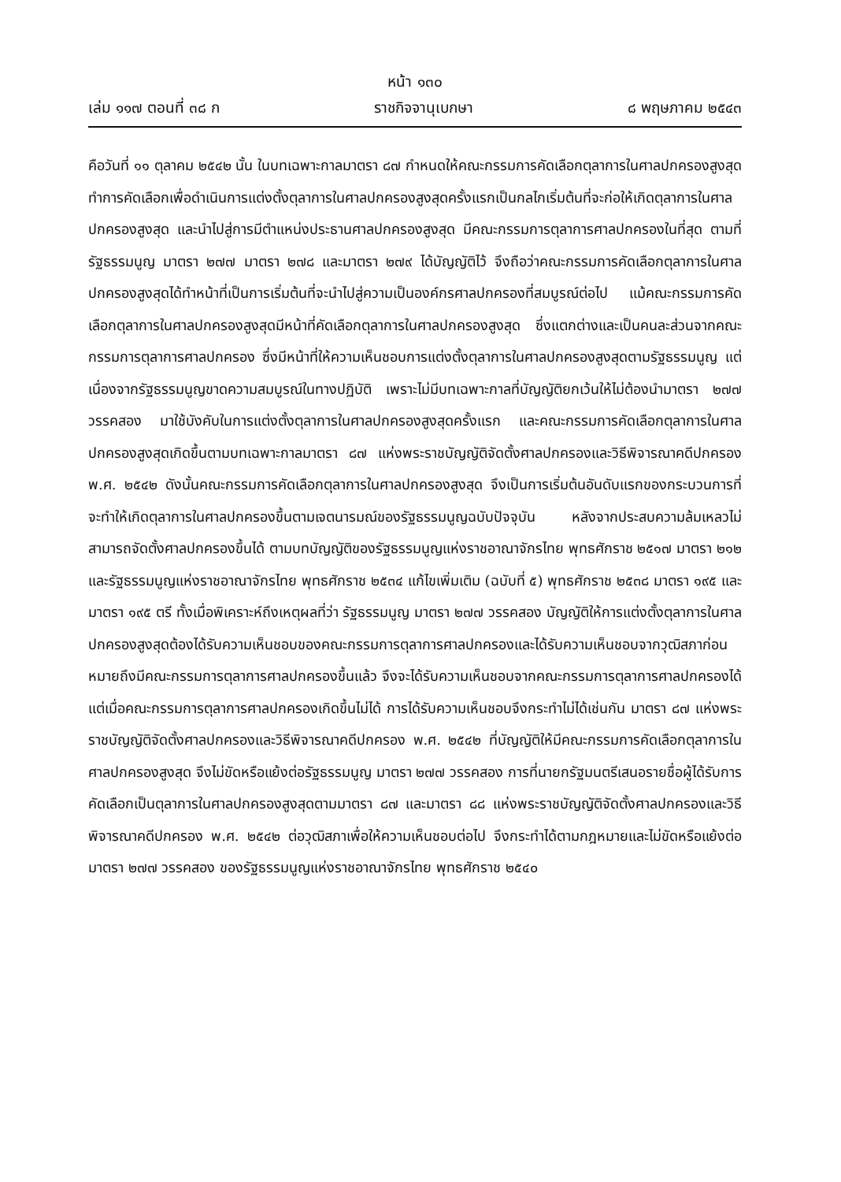หน้า ๑๓๐
เล่ม ๑๑๗ ตอนที่ ๓๘ ก ราชกิจจานุเบกษา ๘ พฤษภาคม ๒๕๔๓
คือวันที่ ๑๑ ตุลาคม ๒๕๔๒ นั้น ในบทเฉพาะกาลมาตรา ๘๗ กำหนดให้คณะกรรมการคัดเลือกตุลาการในศาลปกครองสูงสุดทำการคัดเลือกเพื่อดำเนินการแต่งตั้งตุลาการในศาลปกครองสูงสุดครั้งแรกเป็นกลไกเริ่มต้นที่จะก่อให้เกิดตุลาการในศาลปกครองสูงสุด และนำไปสู่การมีตำแหน่งประธานศาลปกครองสูงสุด มีคณะกรรมการตุลาการศาลปกครองในที่สุด ตามที่รัฐธรรมนูญ มาตรา ๒๗๗ มาตรา ๒๗๘ และมาตรา ๒๗๙ ได้บัญญัติไว้ จึงถือว่าคณะกรรมการคัดเลือกตุลาการในศาลปกครองสูงสุดได้ทำหน้าที่เป็นการเริ่มต้นที่จะนำไปสู่ความเป็นองค์กรศาลปกครองที่สมบูรณ์ต่อไป แม้คณะกรรมการคัดเลือกตุลาการในศาลปกครองสูงสุดมีหน้าที่คัดเลือกตุลาการในศาลปกครองสูงสุด ซึ่งแตกต่างและเป็นคนละส่วนจากคณะกรรมการตุลาการศาลปกครอง ซึ่งมีหน้าที่ให้ความเห็นชอบการแต่งตั้งตุลาการในศาลปกครองสูงสุดตามรัฐธรรมนูญ แต่เนื่องจากรัฐธรรมนูญขาดความสมบูรณ์ในทางปฏิบัติ เพราะไม่มีบทเฉพาะกาลที่บัญญัติยกเว้นให้ไม่ต้องนำมาตรา ๒๗๗ วรรคสอง มาใช้บังคับในการแต่งตั้งตุลาการในศาลปกครองสูงสุดครั้งแรก และคณะกรรมการคัดเลือกตุลาการในศาลปกครองสูงสุดเกิดขึ้นตามบทเฉพาะกาลมาตรา ๘๗ แห่งพระราชบัญญัติจัดตั้งศาลปกครองและวิธีพิจารณาคดีปกครอง พ.ศ. ๒๕๔๒ ดังนั้นคณะกรรมการคัดเลือกตุลาการในศาลปกครองสูงสุด จึงเป็นการเริ่มต้นอันดับแรกของกระบวนการที่จะทำให้เกิดตุลาการในศาลปกครองขึ้นตามเจตนารมณ์ของรัฐธรรมนูญฉบับปัจจุบัน หลังจากประสบความล้มเหลวไม่สามารถจัดตั้งศาลปกครองขึ้นได้ ตามบทบัญญัติของรัฐธรรมนูญแห่งราชอาณาจักรไทย พุทธศักราช ๒๕๑๗ มาตรา ๒๑๒ และรัฐธรรมนูญแห่งราชอาณาจักรไทย พุทธศักราช ๒๕๓๔ แก้ไขเพิ่มเติม (ฉบับที่ ๕) พุทธศักราช ๒๕๓๘ มาตรา ๑๙๕ และมาตรา ๑๙๕ ตรี ทั้งเมื่อพิเคราะห์ถึงเหตุผลที่ว่า รัฐธรรมนูญ มาตรา ๒๗๗ วรรคสอง บัญญัติให้การแต่งตั้งตุลาการในศาลปกครองสูงสุดต้องได้รับความเห็นชอบของคณะกรรมการตุลาการศาลปกครองและได้รับความเห็นชอบจากวุฒิสภาก่อน หมายถึงมีคณะกรรมการตุลาการศาลปกครองขึ้นแล้ว จึงจะได้รับความเห็นชอบจากคณะกรรมการตุลาการศาลปกครองได้ แต่เมื่อคณะกรรมการตุลาการศาลปกครองเกิดขึ้นไม่ได้ การได้รับความเห็นชอบจึงกระทำไม่ได้เช่นกัน มาตรา ๘๗ แห่งพระราชบัญญัติจัดตั้งศาลปกครองและวิธีพิจารณาคดีปกครอง พ.ศ. ๒๕๔๒ ที่บัญญัติให้มีคณะกรรมการคัดเลือกตุลาการในศาลปกครองสูงสุด จึงไม่ขัดหรือแย้งต่อรัฐธรรมนูญ มาตรา ๒๗๗ วรรคสอง การที่นายกรัฐมนตรีเสนอรายชื่อผู้ได้รับการคัดเลือกเป็นตุลาการในศาลปกครองสูงสุดตามมาตรา ๘๗ และมาตรา ๘๘ แห่งพระราชบัญญัติจัดตั้งศาลปกครองและวิธีพิจารณาคดีปกครอง พ.ศ. ๒๕๔๒ ต่อวุฒิสภาเพื่อให้ความเห็นชอบต่อไป จึงกระทำได้ตามกฎหมายและไม่ขัดหรือแย้งต่อมาตรา ๒๗๗ วรรคสอง ของรัฐธรรมนูญแห่งราชอาณาจักรไทย พุทธศักราช ๒๕๔๐